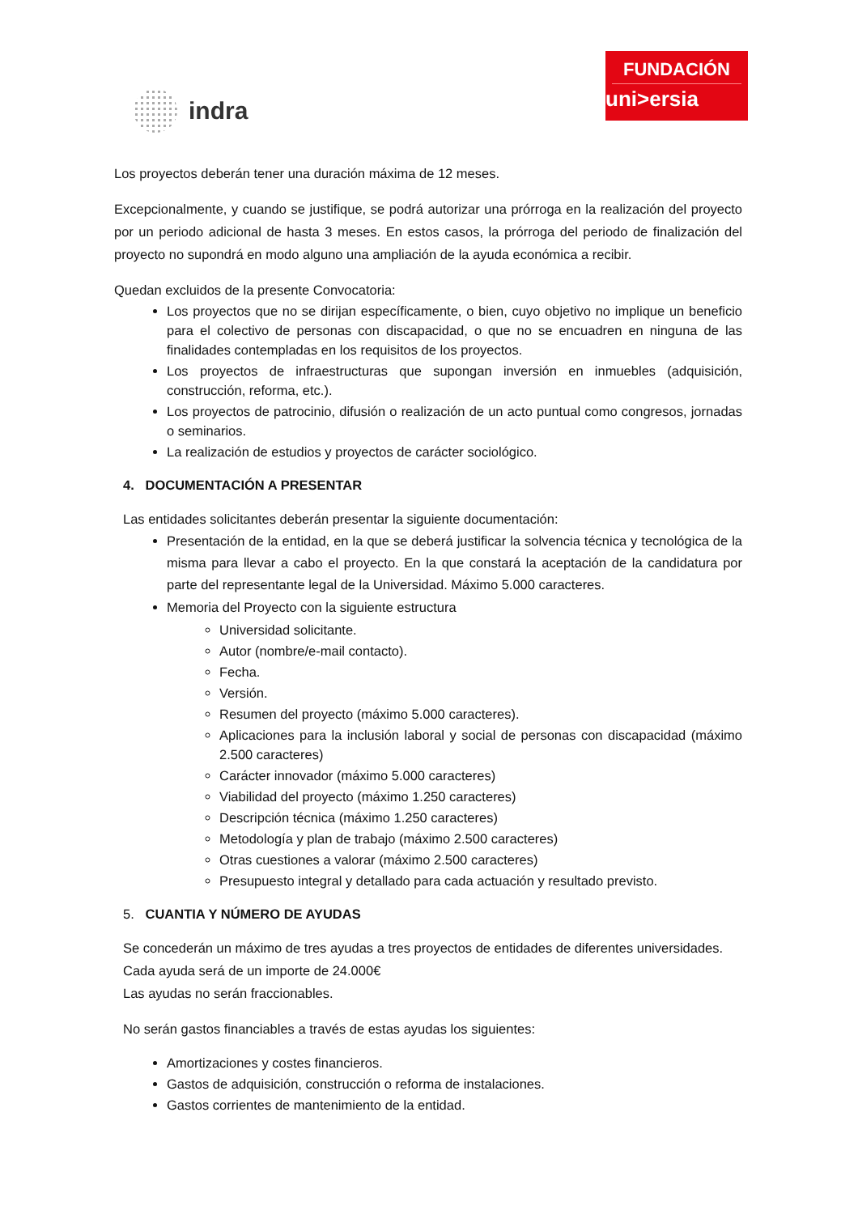indra
FUNDACIÓN
uni>ersia
Los proyectos deberán tener una duración máxima de 12 meses.
Excepcionalmente, y cuando se justifique, se podrá autorizar una prórroga en la realización del proyecto por un periodo adicional de hasta 3 meses. En estos casos, la prórroga del periodo de finalización del proyecto no supondrá en modo alguno una ampliación de la ayuda económica a recibir.
Quedan excluidos de la presente Convocatoria:
Los proyectos que no se dirijan específicamente, o bien, cuyo objetivo no implique un beneficio para el colectivo de personas con discapacidad, o que no se encuadren en ninguna de las finalidades contempladas en los requisitos de los proyectos.
Los proyectos de infraestructuras que supongan inversión en inmuebles (adquisición, construcción, reforma, etc.).
Los proyectos de patrocinio, difusión o realización de un acto puntual como congresos, jornadas o seminarios.
La realización de estudios y proyectos de carácter sociológico.
4. DOCUMENTACIÓN A PRESENTAR
Las entidades solicitantes deberán presentar la siguiente documentación:
Presentación de la entidad, en la que se deberá justificar la solvencia técnica y tecnológica de la misma para llevar a cabo el proyecto. En la que constará la aceptación de la candidatura por parte del representante legal de la Universidad. Máximo 5.000 caracteres.
Memoria del Proyecto con la siguiente estructura
Universidad solicitante.
Autor (nombre/e-mail contacto).
Fecha.
Versión.
Resumen del proyecto (máximo 5.000 caracteres).
Aplicaciones para la inclusión laboral y social de personas con discapacidad (máximo 2.500 caracteres)
Carácter innovador (máximo 5.000 caracteres)
Viabilidad del proyecto (máximo 1.250 caracteres)
Descripción técnica (máximo 1.250 caracteres)
Metodología y plan de trabajo (máximo 2.500 caracteres)
Otras cuestiones a valorar (máximo 2.500 caracteres)
Presupuesto integral y detallado para cada actuación y resultado previsto.
5. CUANTIA Y NÚMERO DE AYUDAS
Se concederán un máximo de tres ayudas a tres proyectos de entidades de diferentes universidades.
Cada ayuda será de un importe de 24.000€
Las ayudas no serán fraccionables.
No serán gastos financiables a través de estas ayudas los siguientes:
Amortizaciones y costes financieros.
Gastos de adquisición, construcción o reforma de instalaciones.
Gastos corrientes de mantenimiento de la entidad.